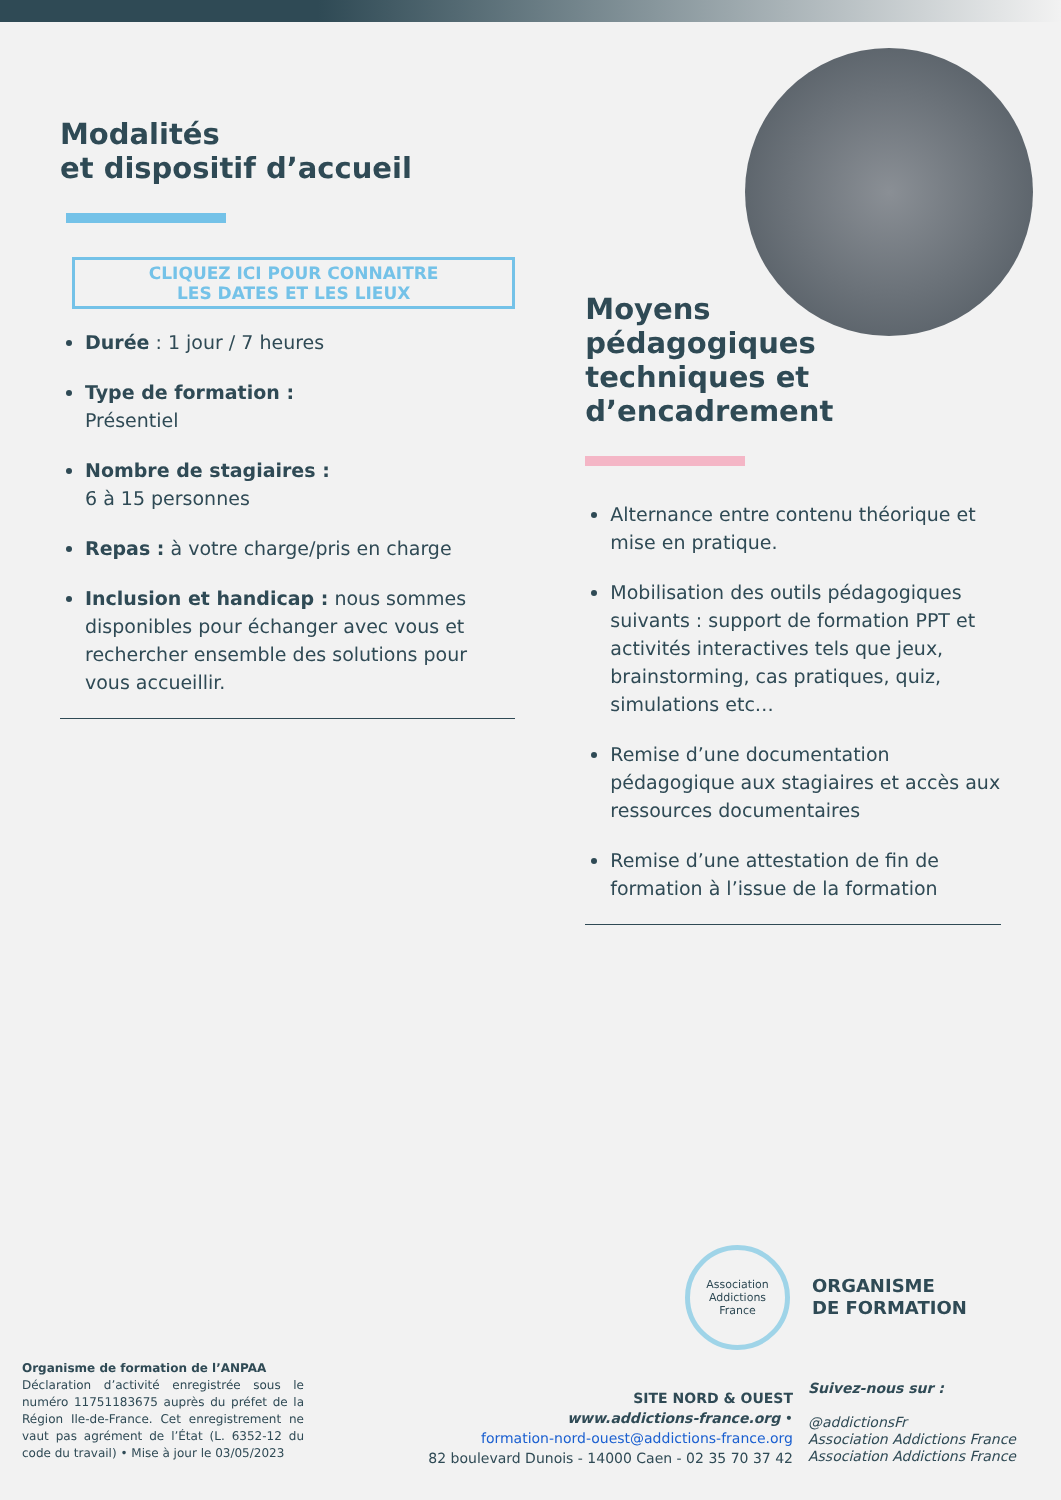Modalités
et dispositif d’accueil
CLIQUEZ ICI POUR CONNAITRE
LES DATES ET LES LIEUX
Durée : 1 jour / 7 heures
Type de formation :
Présentiel
Nombre de stagiaires :
6 à 15 personnes
Repas : à votre charge/pris en charge
Inclusion et handicap : nous sommes disponibles pour échanger avec vous et rechercher ensemble des solutions pour vous accueillir.
Moyens
pédagogiques
techniques et
d’encadrement
Alternance entre contenu théorique et mise en pratique.
Mobilisation des outils pédagogiques suivants : support de formation PPT et activités interactives tels que jeux, brainstorming, cas pratiques, quiz, simulations etc…
Remise d’une documentation pédagogique aux stagiaires et accès aux ressources documentaires
Remise d’une attestation de fin de formation à l’issue de la formation
Association
Addictions
France
ORGANISME
DE FORMATION
Organisme de formation de l’ANPAA
Déclaration d’activité enregistrée sous le numéro 11751183675 auprès du préfet de la Région Ile-de-France. Cet enregistrement ne vaut pas agrément de l’État (L. 6352-12 du code du travail) • Mise à jour le 03/05/2023
SITE NORD & OUEST
www.addictions-france.org •
formation-nord-ouest@addictions-france.org
82 boulevard Dunois - 14000 Caen - 02 35 70 37 42
Suivez-nous sur :
@addictionsFr
Association Addictions France
Association Addictions France